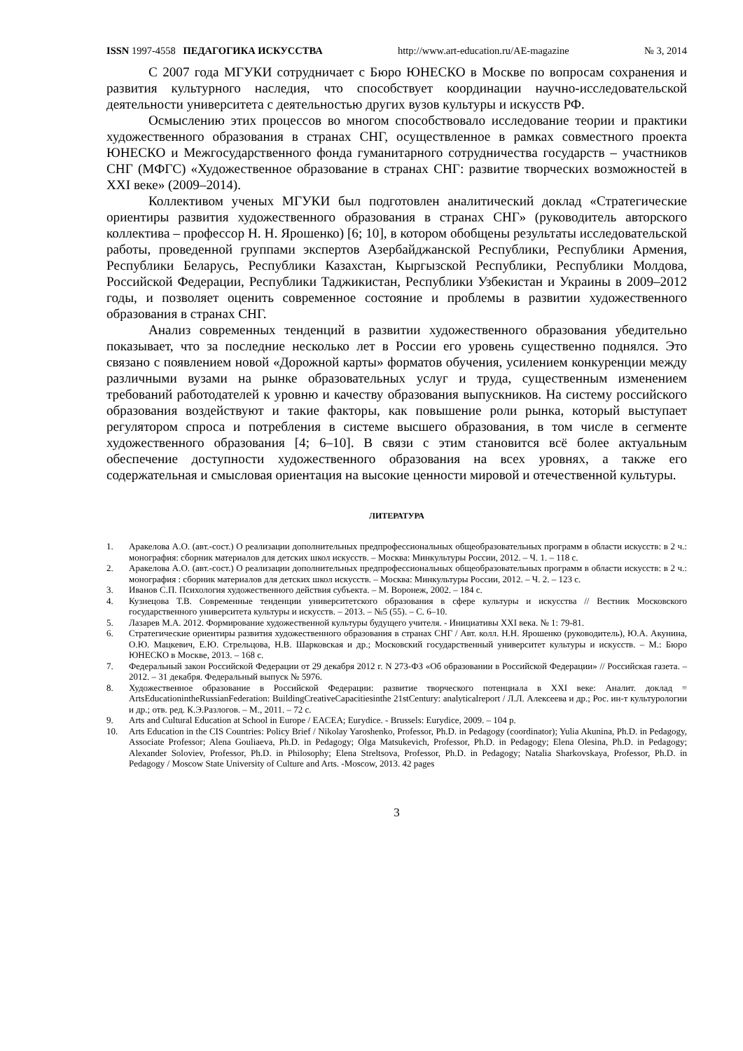ISSN 1997-4558 ПЕДАГОГИКА ИСКУССТВА http://www.art-education.ru/AE-magazine № 3, 2014
С 2007 года МГУКИ сотрудничает с Бюро ЮНЕСКО в Москве по вопросам сохранения и развития культурного наследия, что способствует координации научно-исследовательской деятельности университета с деятельностью других вузов культуры и искусств РФ.
Осмыслению этих процессов во многом способствовало исследование теории и практики художественного образования в странах СНГ, осуществленное в рамках совместного проекта ЮНЕСКО и Межгосударственного фонда гуманитарного сотрудничества государств – участников СНГ (МФГС) «Художественное образование в странах СНГ: развитие творческих возможностей в XXI веке» (2009–2014).
Коллективом ученых МГУКИ был подготовлен аналитический доклад «Стратегические ориентиры развития художественного образования в странах СНГ» (руководитель авторского коллектива – профессор Н. Н. Ярошенко) [6; 10], в котором обобщены результаты исследовательской работы, проведенной группами экспертов Азербайджанской Республики, Республики Армения, Республики Беларусь, Республики Казахстан, Кыргызской Республики, Республики Молдова, Российской Федерации, Республики Таджикистан, Республики Узбекистан и Украины в 2009–2012 годы, и позволяет оценить современное состояние и проблемы в развитии художественного образования в странах СНГ.
Анализ современных тенденций в развитии художественного образования убедительно показывает, что за последние несколько лет в России его уровень существенно поднялся. Это связано с появлением новой «Дорожной карты» форматов обучения, усилением конкуренции между различными вузами на рынке образовательных услуг и труда, существенным изменением требований работодателей к уровню и качеству образования выпускников. На систему российского образования воздействуют и такие факторы, как повышение роли рынка, который выступает регулятором спроса и потребления в системе высшего образования, в том числе в сегменте художественного образования [4; 6–10]. В связи с этим становится всё более актуальным обеспечение доступности художественного образования на всех уровнях, а также его содержательная и смысловая ориентация на высокие ценности мировой и отечественной культуры.
ЛИТЕРАТУРА
1. Аракелова А.О. (авт.-сост.) О реализации дополнительных предпрофессиональных общеобразовательных программ в области искусств: в 2 ч.: монография: сборник материалов для детских школ искусств. – Москва: Минкультуры России, 2012. – Ч. 1. – 118 с.
2. Аракелова А.О. (авт.-сост.) О реализации дополнительных предпрофессиональных общеобразовательных программ в области искусств: в 2 ч.: монография : сборник материалов для детских школ искусств. – Москва: Минкультуры России, 2012. – Ч. 2. – 123 с.
3. Иванов С.П. Психология художественного действия субъекта. – М. Воронеж, 2002. – 184 с.
4. Кузнецова Т.В. Современные тенденции университетского образования в сфере культуры и искусства // Вестник Московского государственного университета культуры и искусств. – 2013. – №5 (55). – С. 6–10.
5. Лазарев М.А. 2012. Формирование художественной культуры будущего учителя. - Инициативы XXI века. № 1: 79-81.
6. Стратегические ориентиры развития художественного образования в странах СНГ / Авт. колл. Н.Н. Ярошенко (руководитель), Ю.А. Акунина, О.Ю. Мацкевич, Е.Ю. Стрельцова, Н.В. Шарковская и др.; Московский государственный университет культуры и искусств. – М.: Бюро ЮНЕСКО в Москве, 2013. – 168 с.
7. Федеральный закон Российской Федерации от 29 декабря 2012 г. N 273-ФЗ «Об образовании в Российской Федерации» // Российская газета. – 2012. – 31 декабря. Федеральный выпуск № 5976.
8. Художественное образование в Российской Федерации: развитие творческого потенциала в XXI веке: Аналит. доклад = ArtsEducationintheRussianFederation: BuildingCreativeCapacitiesinthe 21stCentury: analyticalreport / Л.Л. Алексеева и др.; Рос. ин-т культурологии и др.; отв. ред. К.Э.Разлогов. – М., 2011. – 72 с.
9. Arts and Cultural Education at School in Europe / EACEA; Eurydice. - Brussels: Eurydice, 2009. – 104 p.
10. Arts Education in the CIS Countries: Policy Brief / Nikolay Yaroshenko, Professor, Ph.D. in Pedagogy (coordinator); Yulia Akunina, Ph.D. in Pedagogy, Associate Professor; Alena Gouliaeva, Ph.D. in Pedagogy; Olga Matsukevich, Professor, Ph.D. in Pedagogy; Elena Olesina, Ph.D. in Pedagogy; Alexander Soloviev, Professor, Ph.D. in Philosophy; Elena Streltsova, Professor, Ph.D. in Pedagogy; Natalia Sharkovskaya, Professor, Ph.D. in Pedagogy / Moscow State University of Culture and Arts. -Moscow, 2013. 42 pages
3